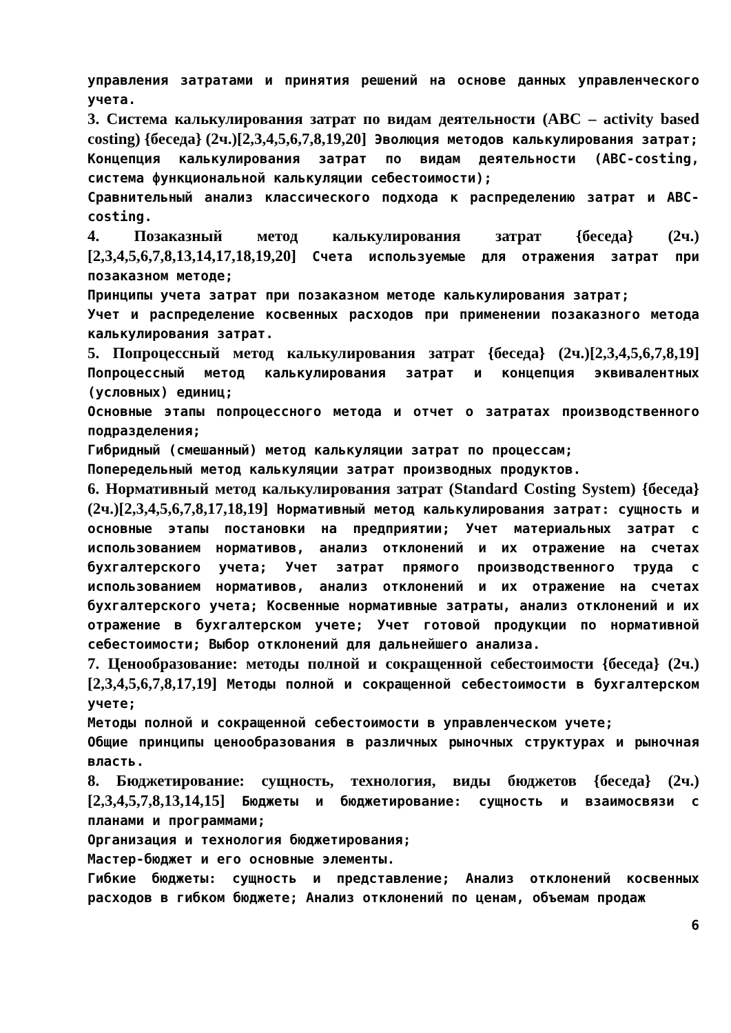управления затратами и принятия решений на основе данных управленческого учета.
3. Система калькулирования затрат по видам деятельности (ABC – activity based costing) {беседа} (2ч.)[2,3,4,5,6,7,8,19,20] Эволюция методов калькулирования затрат;
Концепция калькулирования затрат по видам деятельности (ABC-costing, система функциональной калькуляции себестоимости);
Сравнительный анализ классического подхода к распределению затрат и ABC-costing.
4. Позаказный метод калькулирования затрат {беседа} (2ч.)[2,3,4,5,6,7,8,13,14,17,18,19,20] Счета используемые для отражения затрат при позаказном методе;
Принципы учета затрат при позаказном методе калькулирования затрат;
Учет и распределение косвенных расходов при применении позаказного метода калькулирования затрат.
5. Попроцессный метод калькулирования затрат {беседа} (2ч.)[2,3,4,5,6,7,8,19] Попроцессный метод калькулирования затрат и концепция эквивалентных (условных) единиц;
Основные этапы попроцессного метода и отчет о затратах производственного подразделения;
Гибридный (смешанный) метод калькуляции затрат по процессам;
Попередельный метод калькуляции затрат производных продуктов.
6. Нормативный метод калькулирования затрат (Standard Costing System) {беседа} (2ч.)[2,3,4,5,6,7,8,17,18,19] Нормативный метод калькулирования затрат: сущность и основные этапы постановки на предприятии; Учет материальных затрат с использованием нормативов, анализ отклонений и их отражение на счетах бухгалтерского учета; Учет затрат прямого производственного труда с использованием нормативов, анализ отклонений и их отражение на счетах бухгалтерского учета; Косвенные нормативные затраты, анализ отклонений и их отражение в бухгалтерском учете; Учет готовой продукции по нормативной себестоимости; Выбор отклонений для дальнейшего анализа.
7. Ценообразование: методы полной и сокращенной себестоимости {беседа} (2ч.)[2,3,4,5,6,7,8,17,19] Методы полной и сокращенной себестоимости в бухгалтерском учете;
Методы полной и сокращенной себестоимости в управленческом учете;
Общие принципы ценообразования в различных рыночных структурах и рыночная власть.
8. Бюджетирование: сущность, технология, виды бюджетов {беседа} (2ч.)[2,3,4,5,7,8,13,14,15] Бюджеты и бюджетирование: сущность и взаимосвязи с планами и программами;
Организация и технология бюджетирования;
Мастер-бюджет и его основные элементы.
Гибкие бюджеты: сущность и представление; Анализ отклонений косвенных расходов в гибком бюджете; Анализ отклонений по ценам, объемам продаж
6